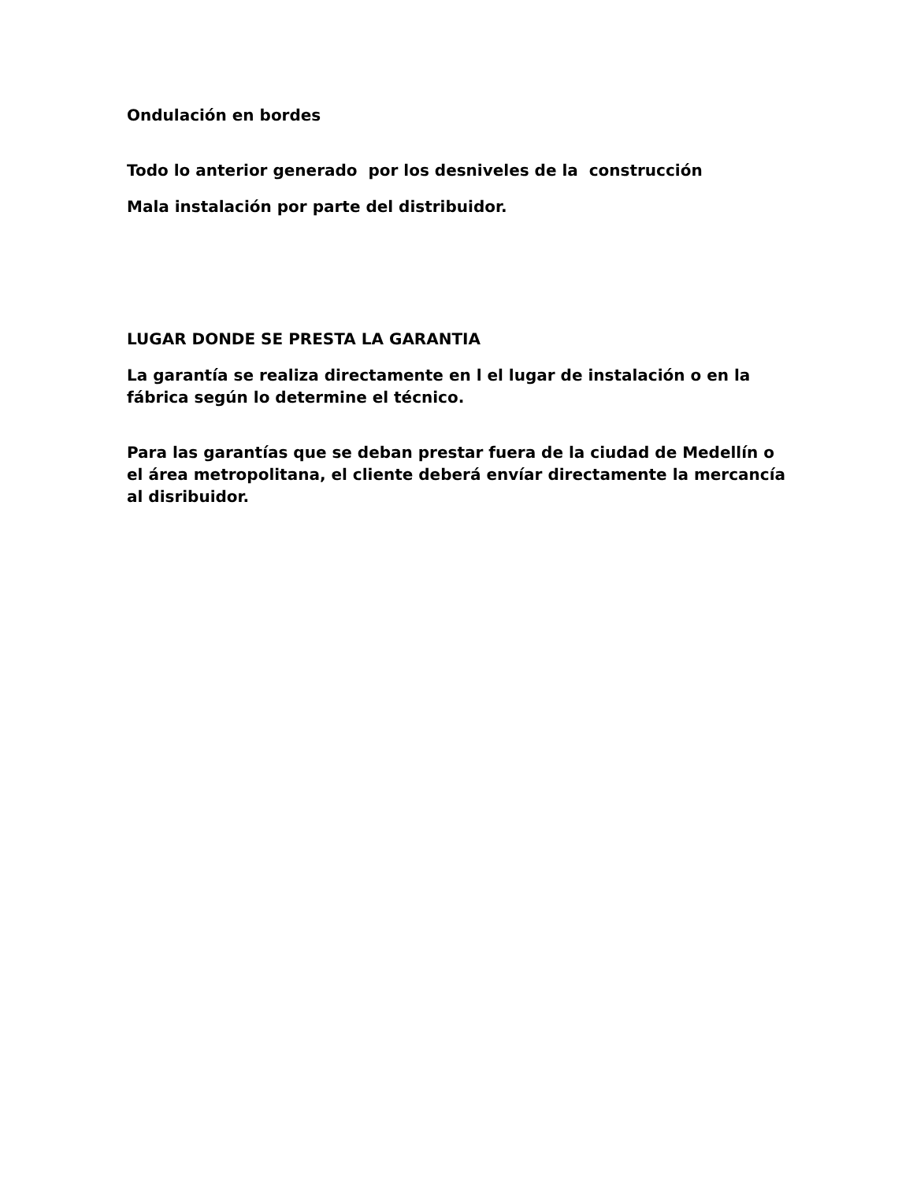Ondulación en bordes
Todo lo anterior generado por los desniveles de la construcción
Mala instalación por parte del distribuidor.
LUGAR DONDE SE PRESTA LA GARANTIA
La garantía se realiza directamente en l el lugar de instalación o en la fábrica según lo determine el técnico.
Para las garantías que se deban prestar fuera de la ciudad de Medellín o el área metropolitana, el cliente deberá envíar directamente la mercancía al disribuidor.